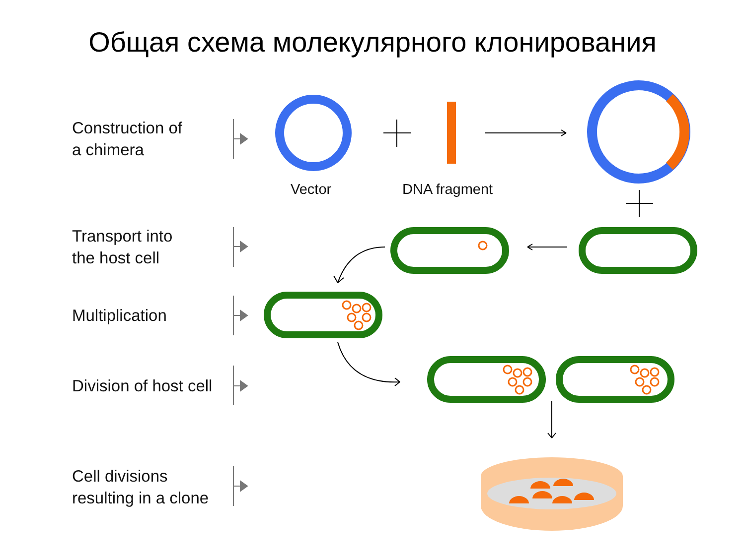Общая схема молекулярного клонирования
Construction of
a chimera
Transport into
the host cell
Multiplication
Division of host cell
Cell divisions
resulting in a clone
Vector DNA fragment